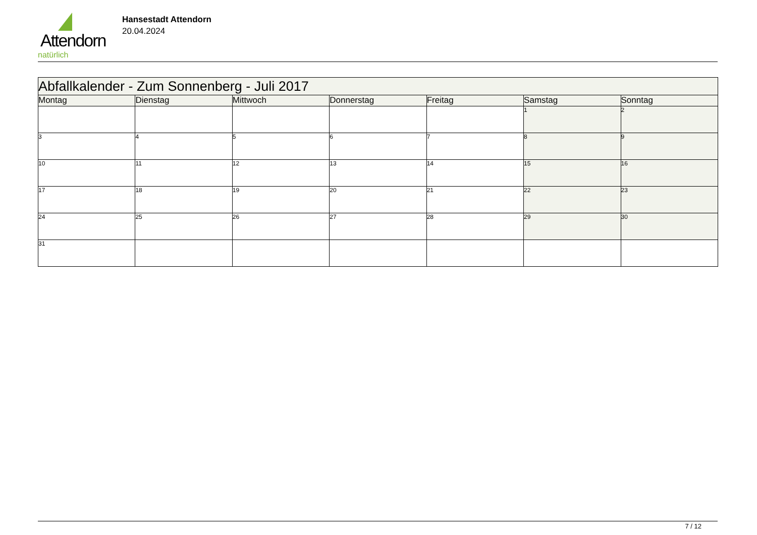Attendorn
natürlich
Hansestadt Attendorn
20.04.2024
| Abfallkalender - Zum Sonnenberg - Juli 2017 | | | | | | |
| Montag | Dienstag | Mittwoch | Donnerstag | Freitag | Samstag | Sonntag |
| | | | | | 1 | 2 |
| 3 | 4 | 5 | 6 | 7 | 8 | 9 |
| 10 | 11 | 12 | 13 | 14 | 15 | 16 |
| 17 | 18 | 19 | 20 | 21 | 22 | 23 |
| 24 | 25 | 26 | 27 | 28 | 29 | 30 |
| 31 | | | | | | |
7 / 12